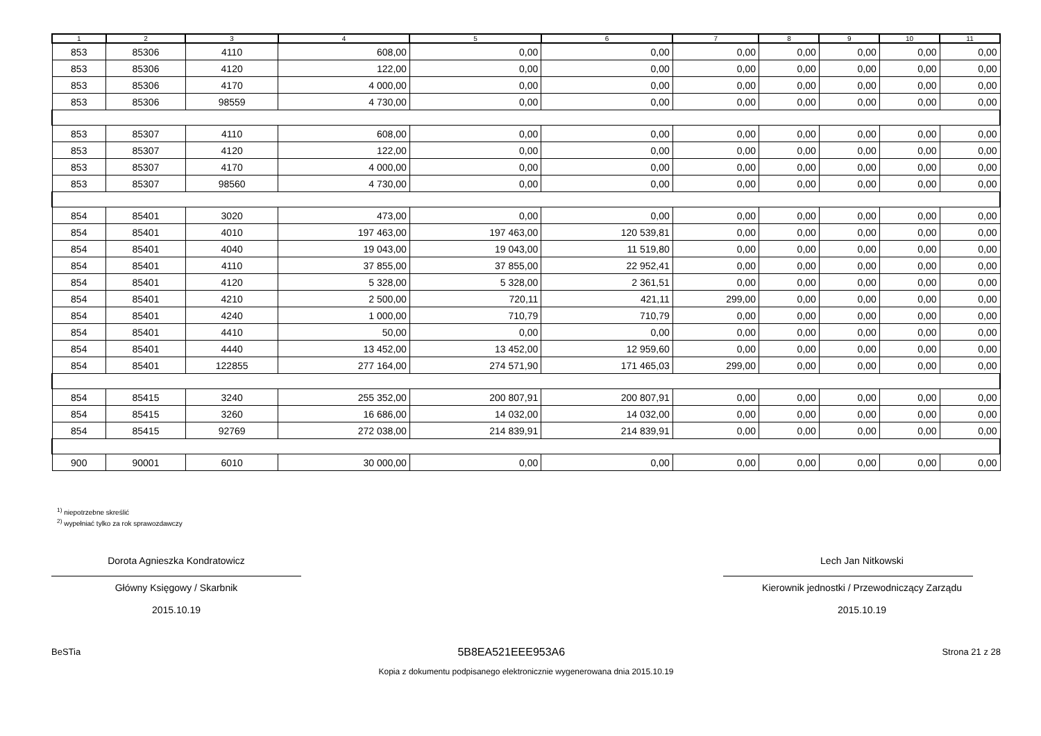| 1 | 2 | 3 | 4 | 5 | 6 | 7 | 8 | 9 | 10 | 11 |
| --- | --- | --- | --- | --- | --- | --- | --- | --- | --- | --- |
| 853 | 85306 | 4110 | 608,00 | 0,00 | 0,00 | 0,00 | 0,00 | 0,00 | 0,00 | 0,00 |
| 853 | 85306 | 4120 | 122,00 | 0,00 | 0,00 | 0,00 | 0,00 | 0,00 | 0,00 | 0,00 |
| 853 | 85306 | 4170 | 4 000,00 | 0,00 | 0,00 | 0,00 | 0,00 | 0,00 | 0,00 | 0,00 |
| 853 | 85306 | 98559 | 4 730,00 | 0,00 | 0,00 | 0,00 | 0,00 | 0,00 | 0,00 | 0,00 |
| 853 | 85307 | 4110 | 608,00 | 0,00 | 0,00 | 0,00 | 0,00 | 0,00 | 0,00 | 0,00 |
| 853 | 85307 | 4120 | 122,00 | 0,00 | 0,00 | 0,00 | 0,00 | 0,00 | 0,00 | 0,00 |
| 853 | 85307 | 4170 | 4 000,00 | 0,00 | 0,00 | 0,00 | 0,00 | 0,00 | 0,00 | 0,00 |
| 853 | 85307 | 98560 | 4 730,00 | 0,00 | 0,00 | 0,00 | 0,00 | 0,00 | 0,00 | 0,00 |
| 854 | 85401 | 3020 | 473,00 | 0,00 | 0,00 | 0,00 | 0,00 | 0,00 | 0,00 | 0,00 |
| 854 | 85401 | 4010 | 197 463,00 | 197 463,00 | 120 539,81 | 0,00 | 0,00 | 0,00 | 0,00 | 0,00 |
| 854 | 85401 | 4040 | 19 043,00 | 19 043,00 | 11 519,80 | 0,00 | 0,00 | 0,00 | 0,00 | 0,00 |
| 854 | 85401 | 4110 | 37 855,00 | 37 855,00 | 22 952,41 | 0,00 | 0,00 | 0,00 | 0,00 | 0,00 |
| 854 | 85401 | 4120 | 5 328,00 | 5 328,00 | 2 361,51 | 0,00 | 0,00 | 0,00 | 0,00 | 0,00 |
| 854 | 85401 | 4210 | 2 500,00 | 720,11 | 421,11 | 299,00 | 0,00 | 0,00 | 0,00 | 0,00 |
| 854 | 85401 | 4240 | 1 000,00 | 710,79 | 710,79 | 0,00 | 0,00 | 0,00 | 0,00 | 0,00 |
| 854 | 85401 | 4410 | 50,00 | 0,00 | 0,00 | 0,00 | 0,00 | 0,00 | 0,00 | 0,00 |
| 854 | 85401 | 4440 | 13 452,00 | 13 452,00 | 12 959,60 | 0,00 | 0,00 | 0,00 | 0,00 | 0,00 |
| 854 | 85401 | 122855 | 277 164,00 | 274 571,90 | 171 465,03 | 299,00 | 0,00 | 0,00 | 0,00 | 0,00 |
| 854 | 85415 | 3240 | 255 352,00 | 200 807,91 | 200 807,91 | 0,00 | 0,00 | 0,00 | 0,00 | 0,00 |
| 854 | 85415 | 3260 | 16 686,00 | 14 032,00 | 14 032,00 | 0,00 | 0,00 | 0,00 | 0,00 | 0,00 |
| 854 | 85415 | 92769 | 272 038,00 | 214 839,91 | 214 839,91 | 0,00 | 0,00 | 0,00 | 0,00 | 0,00 |
| 900 | 90001 | 6010 | 30 000,00 | 0,00 | 0,00 | 0,00 | 0,00 | 0,00 | 0,00 | 0,00 |
<sup>1)</sup> niepotrzebne skreślić
<sup>2)</sup> wypełniać tylko za rok sprawozdawczy
Dorota Agnieszka Kondratowicz
Główny Księgowy / Skarbnik
2015.10.19
Lech Jan Nitkowski
Kierownik jednostki / Przewodniczący Zarządu
2015.10.19
BeSTia 5B8EA521EEE953A6 Strona 21 z 28
Kopia z dokumentu podpisanego elektronicznie wygenerowana dnia 2015.10.19